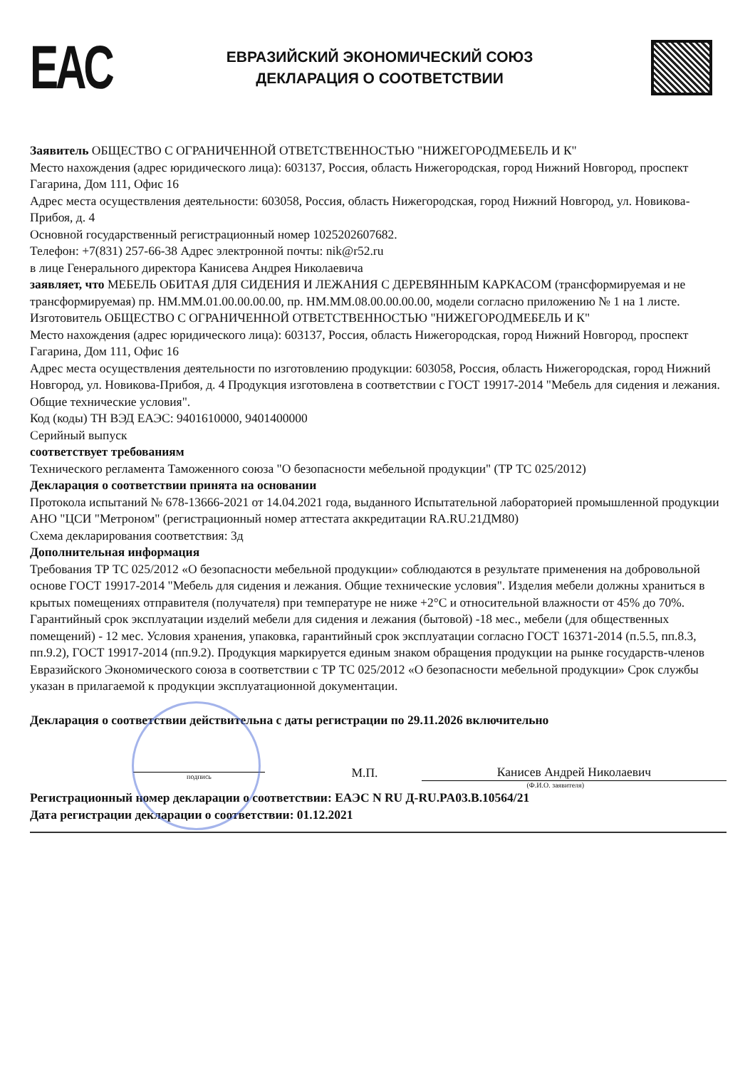ЕAC
ЕВРАЗИЙСКИЙ ЭКОНОМИЧЕСКИЙ СОЮЗ
ДЕКЛАРАЦИЯ О СООТВЕТСТВИИ
Заявитель ОБЩЕСТВО С ОГРАНИЧЕННОЙ ОТВЕТСТВЕННОСТЬЮ "НИЖЕГОРОДМЕБЕЛЬ И К"
Место нахождения (адрес юридического лица): 603137, Россия, область Нижегородская, город Нижний Новгород, проспект Гагарина, Дом 111, Офис 16
Адрес места осуществления деятельности: 603058, Россия, область Нижегородская, город Нижний Новгород, ул. Новикова-Прибоя, д. 4
Основной государственный регистрационный номер 1025202607682.
Телефон: +7(831) 257-66-38 Адрес электронной почты: nik@r52.ru
в лице Генерального директора Канисева Андрея Николаевича
заявляет, что МЕБЕЛЬ ОБИТАЯ ДЛЯ СИДЕНИЯ И ЛЕЖАНИЯ С ДЕРЕВЯННЫМ КАРКАСОМ (трансформируемая и не трансформируемая) пр. НМ.ММ.01.00.00.00.00, пр. НМ.ММ.08.00.00.00.00, модели согласно приложению № 1 на 1 листе.
Изготовитель ОБЩЕСТВО С ОГРАНИЧЕННОЙ ОТВЕТСТВЕННОСТЬЮ "НИЖЕГОРОДМЕБЕЛЬ И К"
Место нахождения (адрес юридического лица): 603137, Россия, область Нижегородская, город Нижний Новгород, проспект Гагарина, Дом 111, Офис 16
Адрес места осуществления деятельности по изготовлению продукции: 603058, Россия, область Нижегородская, город Нижний Новгород, ул. Новикова-Прибоя, д. 4 Продукция изготовлена в соответствии с ГОСТ 19917-2014 "Мебель для сидения и лежания. Общие технические условия".
Код (коды) ТН ВЭД ЕАЭС: 9401610000, 9401400000
Серийный выпуск
соответствует требованиям
Технического регламента Таможенного союза "О безопасности мебельной продукции" (ТР ТС 025/2012)
Декларация о соответствии принята на основании
Протокола испытаний № 678-13666-2021 от 14.04.2021 года, выданного Испытательной лабораторией промышленной продукции АНО "ЦСИ "Метроном" (регистрационный номер аттестата аккредитации RA.RU.21ДМ80)
Схема декларирования соответствия: 3д
Дополнительная информация
Требования ТР ТС 025/2012 «О безопасности мебельной продукции» соблюдаются в результате применения на добровольной основе ГОСТ 19917-2014 "Мебель для сидения и лежания. Общие технические условия". Изделия мебели должны храниться в крытых помещениях отправителя (получателя) при температуре не ниже +2°С и относительной влажности от 45% до 70%. Гарантийный срок эксплуатации изделий мебели для сидения и лежания (бытовой) -18 мес., мебели (для общественных помещений) - 12 мес. Условия хранения, упаковка, гарантийный срок эксплуатации согласно ГОСТ 16371-2014 (п.5.5, пп.8.3, пп.9.2), ГОСТ 19917-2014 (пп.9.2). Продукция маркируется единым знаком обращения продукции на рынке государств-членов Евразийского Экономического союза в соответствии с ТР ТС 025/2012 «О безопасности мебельной продукции» Срок службы указан в прилагаемой к продукции эксплуатационной документации.
Декларация о соответствии действительна с даты регистрации по 29.11.2026 включительно
подпись
М.П.
Канисев Андрей Николаевич
(Ф.И.О. заявителя)
Регистрационный номер декларации о соответствии: ЕАЭС N RU Д-RU.PA03.B.10564/21
Дата регистрации декларации о соответствии: 01.12.2021